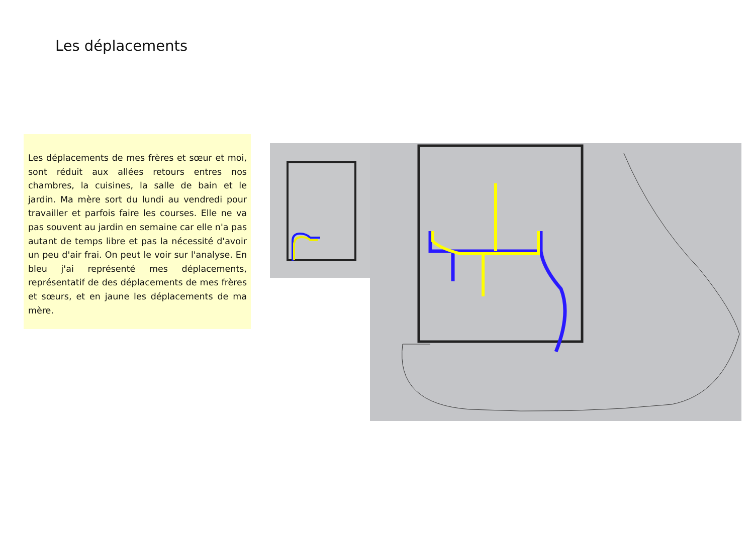Les déplacements
Les déplacements de mes frères et sœur et moi, sont réduit aux allées retours entres nos chambres, la cuisines, la salle de bain et le jardin. Ma mère sort du lundi au vendredi pour travailler et parfois faire les courses. Elle ne va pas souvent au jardin en semaine car elle n'a pas autant de temps libre et pas la nécessité d'avoir un peu d'air frai. On peut le voir sur l'analyse. En bleu j'ai représenté mes déplacements, représentatif de des déplacements de mes frères et sœurs, et en jaune les déplacements de ma mère.